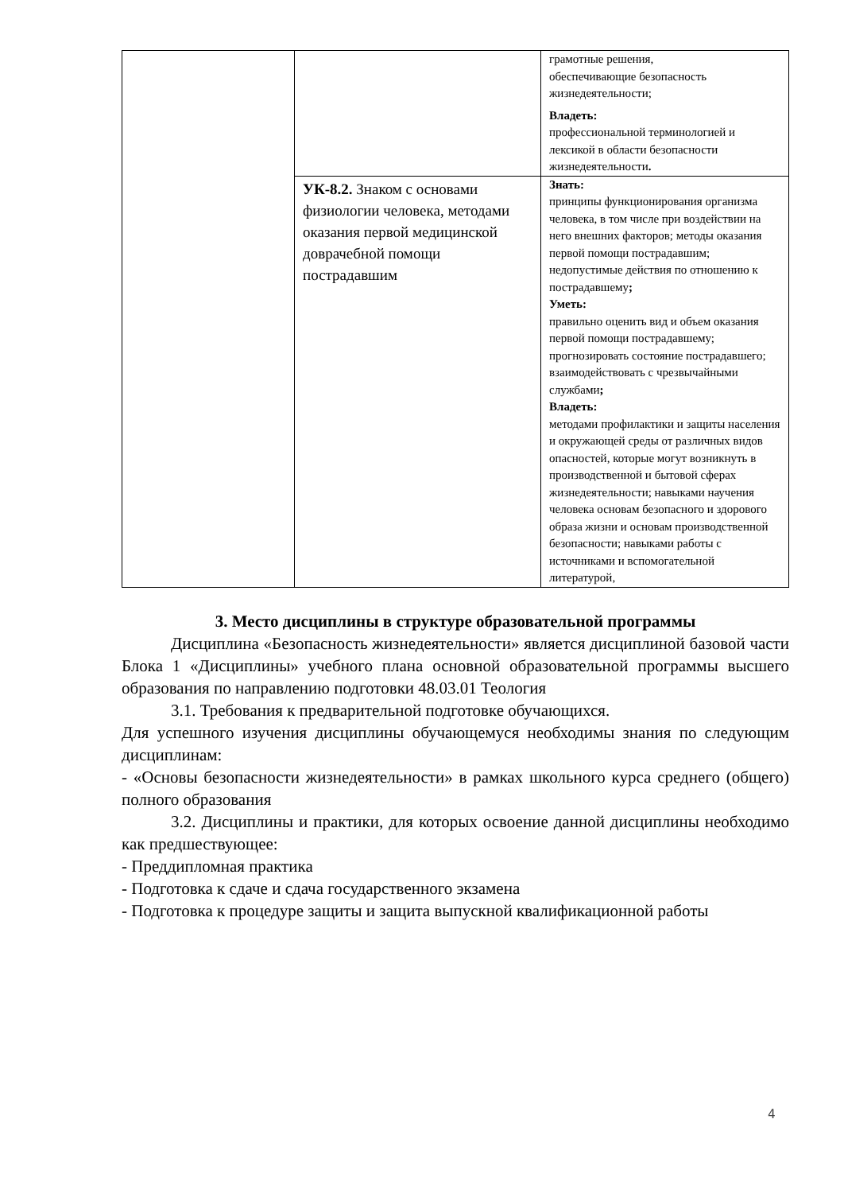| | | грамотные решения, обеспечивающие безопасность жизнедеятельности; Владеть: профессиональной терминологией и лексикой в области безопасности жизнедеятельности . |
| | УК-8.2. Знаком с основами физиологии человека, методами оказания первой медицинской доврачебной помощи пострадавшим | Знать: принципы функционирования организма человека, в том числе при воздействии на него внешних факторов; методы оказания первой помощи пострадавшим; недопустимые действия по отношению к пострадавшему ; Уметь: правильно оценить вид и объем оказания первой помощи пострадавшему; прогнозировать состояние пострадавшего; взаимодействовать с чрезвычайными службами ; Владеть: методами профилактики и защиты населения и окружающей среды от различных видов опасностей, которые могут возникнуть в производственной и бытовой сферах жизнедеятельности; навыками научения человека основам безопасного и здорового образа жизни и основам производственной безопасности; навыками работы с источниками и вспомогательной литературой, |
3. Место дисциплины в структуре образовательной программы
Дисциплина «Безопасность жизнедеятельности» является дисциплиной базовой части Блока 1 «Дисциплины» учебного плана основной образовательной программы высшего образования по направлению подготовки 48.03.01 Теология
3.1. Требования к предварительной подготовке обучающихся.
Для успешного изучения дисциплины обучающемуся необходимы знания по следующим дисциплинам:
- «Основы безопасности жизнедеятельности» в рамках школьного курса среднего (общего) полного образования
3.2. Дисциплины и практики, для которых освоение данной дисциплины необходимо как предшествующее:
- Преддипломная практика
- Подготовка к сдаче и сдача государственного экзамена
- Подготовка к процедуре защиты и защита выпускной квалификационной работы
4